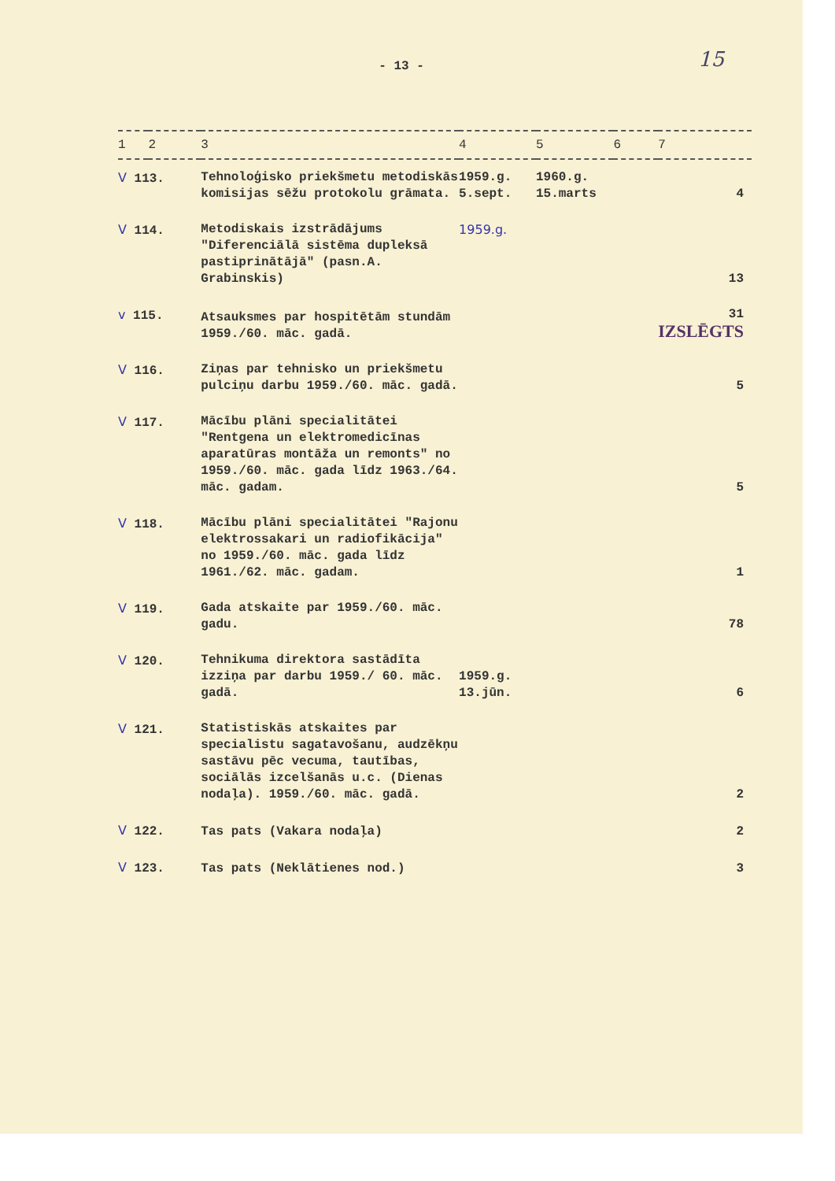- 13 -
15
| 1 | 2 | 3 | 4 | 5 | 6 | 7 |
| --- | --- | --- | --- | --- | --- | --- |
| V 113. | | Tehnoloģisko priekšmetu metodiskās komisijas sēžu protokolu grāmata. | 1959.g. 5.sept. | 1960.g. 15.marts | | 4 |
| V 114. | | Metodiskais izstrādājums "Diferenciālā sistēma dupleksā pastiprinātājā" (pasn.A. Grabinskis) | 1959.g. | | | 13 |
| v 115. | | Atsauksmes par hospitētām stundām 1959./60. māc. gadā. | | | | 31 IZSLĒGTS |
| V 116. | | Ziņas par tehnisko un priekšmetu pulciņu darbu 1959./60. māc. gadā. | | | | 5 |
| V 117. | | Mācību plāni specialitātei "Rentgena un elektromedicīnas aparatūras montāža un remonts" no 1959./60. māc. gada līdz 1963./64. māc. gadam. | | | | 5 |
| V 118. | | Mācību plāni specialitātei "Rajonu elektrossakari un radiofikācija" no 1959./60. māc. gada līdz 1961./62. māc. gadam. | | | | 1 |
| V 119. | | Gada atskaite par 1959./60. māc. gadu. | | | | 78 |
| V 120. | | Tehnikuma direktora sastādīta izziņa par darbu 1959./ 60. māc. gadā. | 1959.g. 13.jūn. | | | 6 |
| V 121. | | Statistiskās atskaites par specialistu sagatavošanu, audzēkņu sastāvu pēc vecuma, tautības, sociālās izcelšanās u.c. (Dienas nodaļa). 1959./60. māc. gadā. | | | | 2 |
| V 122. | | Tas pats (Vakara nodaļa) | | | | 2 |
| V 123. | | Tas pats (Neklātienes nod.) | | | | 3 |